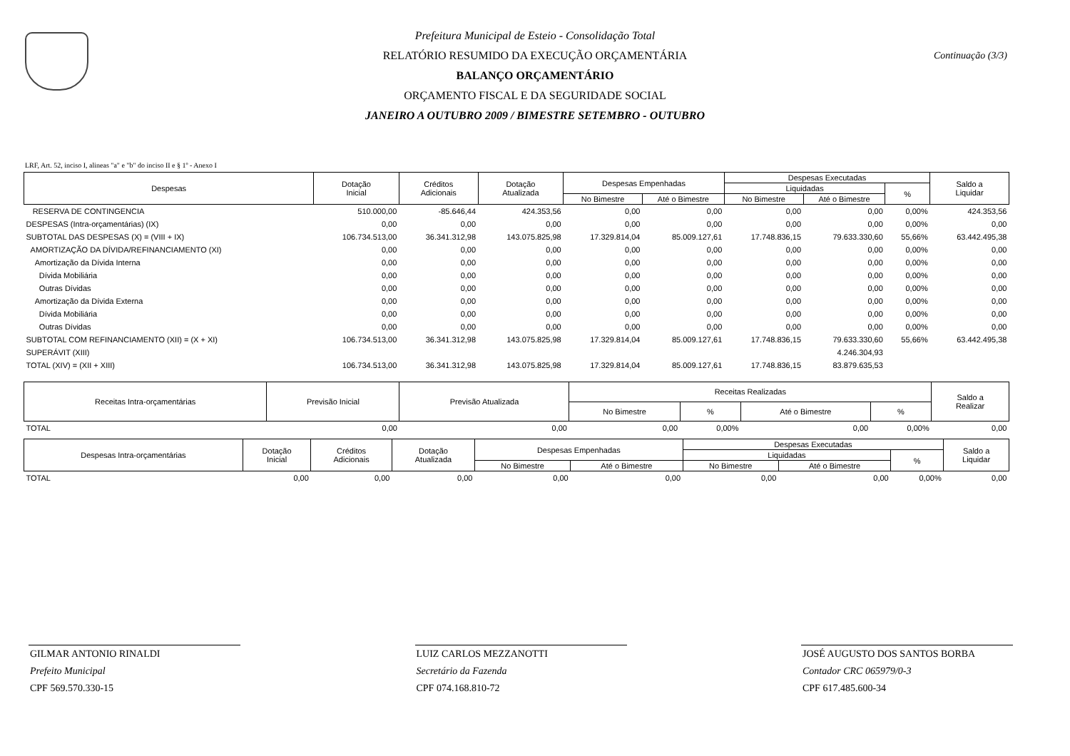Continuação (3/3)
Prefeitura Municipal de Esteio - Consolidação Total
RELATÓRIO RESUMIDO DA EXECUÇÃO ORÇAMENTÁRIA
BALANÇO ORÇAMENTÁRIO
ORÇAMENTO FISCAL E DA SEGURIDADE SOCIAL
JANEIRO A OUTUBRO 2009 / BIMESTRE SETEMBRO - OUTUBRO
LRF, Art. 52, inciso I, alineas "a" e "b" do inciso II e § 1º - Anexo I
| Despesas | Dotação Inicial | Créditos Adicionais | Dotação Atualizada | Despesas Empenhadas | | Despesas Executadas | | | Saldo a Liquidar |
| --- | --- | --- | --- | --- | --- | --- | --- | --- | --- |
| | | | | | | Liquidadas | | % | |
| | | | | No Bimestre | Até o Bimestre | No Bimestre | Até o Bimestre | | |
| RESERVA DE CONTINGENCIA | 510.000,00 | -85.646,44 | 424.353,56 | 0,00 | 0,00 | 0,00 | 0,00 | 0,00% | 424.353,56 |
| DESPESAS (Intra-orçamentárias) (IX) | 0,00 | 0,00 | 0,00 | 0,00 | 0,00 | 0,00 | 0,00 | 0,00% | 0,00 |
| SUBTOTAL DAS DESPESAS (X) = (VIII + IX) | 106.734.513,00 | 36.341.312,98 | 143.075.825,98 | 17.329.814,04 | 85.009.127,61 | 17.748.836,15 | 79.633.330,60 | 55,66% | 63.442.495,38 |
| AMORTIZAÇÃO DA DÍVIDA/REFINANCIAMENTO (XI) | 0,00 | 0,00 | 0,00 | 0,00 | 0,00 | 0,00 | 0,00 | 0,00% | 0,00 |
| Amortização da Dívida Interna | 0,00 | 0,00 | 0,00 | 0,00 | 0,00 | 0,00 | 0,00 | 0,00% | 0,00 |
| Dívida Mobiliária | 0,00 | 0,00 | 0,00 | 0,00 | 0,00 | 0,00 | 0,00 | 0,00% | 0,00 |
| Outras Dívidas | 0,00 | 0,00 | 0,00 | 0,00 | 0,00 | 0,00 | 0,00 | 0,00% | 0,00 |
| Amortização da Dívida Externa | 0,00 | 0,00 | 0,00 | 0,00 | 0,00 | 0,00 | 0,00 | 0,00% | 0,00 |
| Dívida Mobiliária | 0,00 | 0,00 | 0,00 | 0,00 | 0,00 | 0,00 | 0,00 | 0,00% | 0,00 |
| Outras Dívidas | 0,00 | 0,00 | 0,00 | 0,00 | 0,00 | 0,00 | 0,00 | 0,00% | 0,00 |
| SUBTOTAL COM REFINANCIAMENTO (XII) = (X + XI) | 106.734.513,00 | 36.341.312,98 | 143.075.825,98 | 17.329.814,04 | 85.009.127,61 | 17.748.836,15 | 79.633.330,60 | 55,66% | 63.442.495,38 |
| SUPERÁVIT (XIII) | | | | | | | 4.246.304,93 | | |
| TOTAL (XIV) = (XII + XIII) | 106.734.513,00 | 36.341.312,98 | 143.075.825,98 | 17.329.814,04 | 85.009.127,61 | 17.748.836,15 | 83.879.635,53 | | |
| Receitas Intra-orçamentárias | Previsão Inicial | Previsão Atualizada | Receitas Realizadas | | | | Saldo a Realizar |
| --- | --- | --- | --- | --- | --- | --- | --- |
| | | | No Bimestre | % | Até o Bimestre | % | |
| TOTAL | 0,00 | 0,00 | 0,00 | 0,00% | 0,00 | 0,00% | 0,00 |
| Despesas Intra-orçamentárias | Dotação Inicial | Créditos Adicionais | Dotação Atualizada | Despesas Empenhadas | | Despesas Executadas | | | Saldo a Liquidar |
| --- | --- | --- | --- | --- | --- | --- | --- | --- | --- |
| | | | | | | Liquidadas | | % | |
| | | | | No Bimestre | Até o Bimestre | No Bimestre | Até o Bimestre | | |
| TOTAL | 0,00 | 0,00 | 0,00 | 0,00 | 0,00 | 0,00 | 0,00 | 0,00% | 0,00 |
GILMAR ANTONIO RINALDI
Prefeito Municipal
CPF 569.570.330-15
LUIZ CARLOS MEZZANOTTI
Secretário da Fazenda
CPF 074.168.810-72
JOSÉ AUGUSTO DOS SANTOS BORBA
Contador CRC 065979/0-3
CPF 617.485.600-34